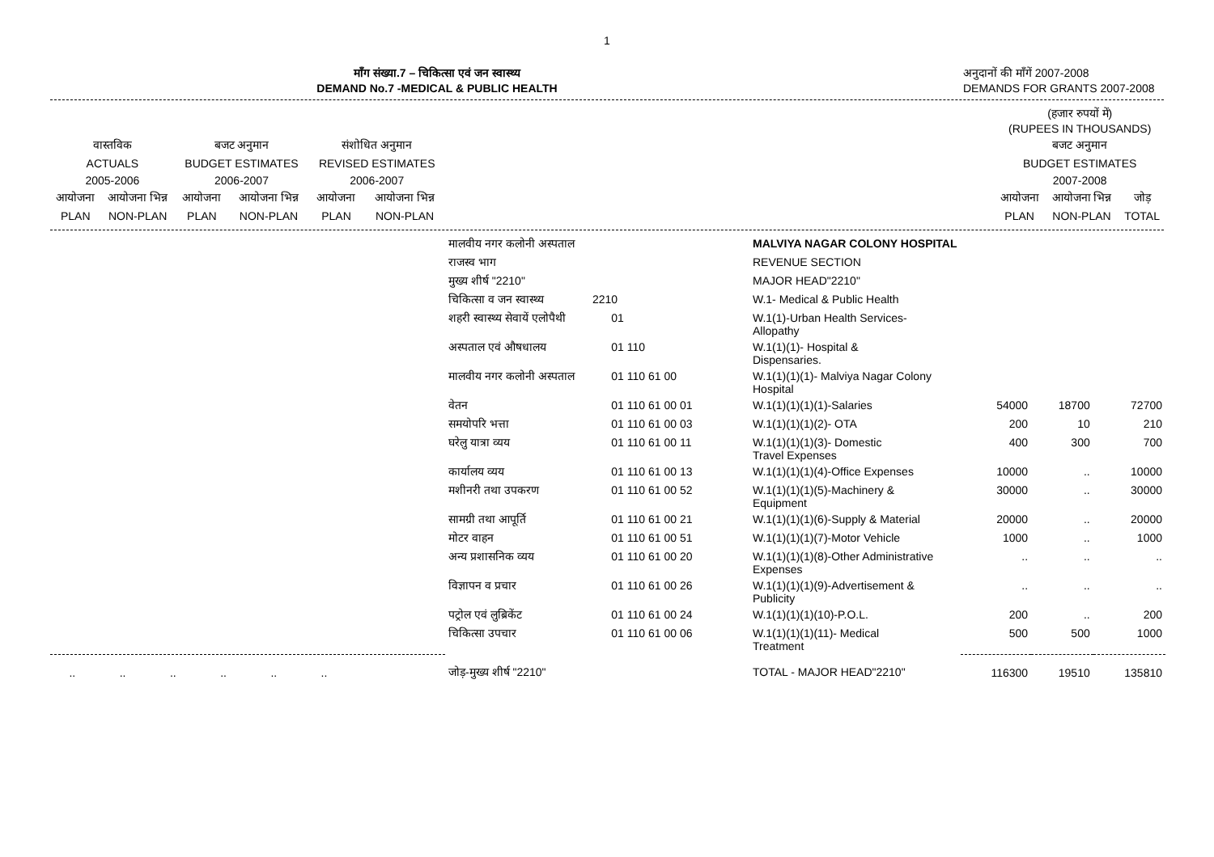1
माँग संख्या.7 – चिकित्सा एवं जन स्वास्थ्य
DEMAND No.7 -MEDICAL & PUBLIC HEALTH
अनुदानों की माँगें 2007-2008
DEMANDS FOR GRANTS 2007-2008
| | | | | | | | (हजार रुपयों में) (RUPEES IN THOUSANDS) | | |
| वास्तविक | | बजट अनुमान | | संशोधित अनुमान | | | बजट अनुमान | | |
| ACTUALS | | BUDGET ESTIMATES | | REVISED ESTIMATES | | | BUDGET ESTIMATES | | |
| 2005-2006 | | 2006-2007 | | 2006-2007 | | | 2007-2008 | | |
| आयोजना | आयोजना भिन्न | आयोजना | आयोजना भिन्न | आयोजना | आयोजना भिन्न | | आयोजना | आयोजना भिन्न | जोड़ |
| PLAN | NON-PLAN | PLAN | NON-PLAN | PLAN | NON-PLAN | | PLAN | NON-PLAN | TOTAL |
| | मालवीय नगर कलोनी अस्पताल | | MALVIYA NAGAR COLONY HOSPITAL | | | |
| | राजस्व भाग | | REVENUE SECTION | | | |
| | मुख्य शीर्ष "2210" | | MAJOR HEAD"2210" | | | |
| | चिकित्सा व जन स्वास्थ्य | 2210 | W.1- Medical & Public Health | | | |
| | शहरी स्वास्थ्य सेवायें एलोपैथी | 01 | W.1(1)-Urban Health Services- Allopathy | | | |
| | अस्पताल एवं औषधालय | 01 110 | W.1(1)(1)- Hospital & Dispensaries. | | | |
| | मालवीय नगर कलोनी अस्पताल | 01 110 61 00 | W.1(1)(1)(1)- Malviya Nagar Colony Hospital | | | |
| | वेतन | 01 110 61 00 01 | W.1(1)(1)(1)(1)-Salaries | 54000 | 18700 | 72700 |
| | समयोपरि भत्ता | 01 110 61 00 03 | W.1(1)(1)(1)(2)- OTA | 200 | 10 | 210 |
| | घरेलु यात्रा व्यय | 01 110 61 00 11 | W.1(1)(1)(1)(3)- Domestic Travel Expenses | 400 | 300 | 700 |
| | कार्यालय व्यय | 01 110 61 00 13 | W.1(1)(1)(1)(4)-Office Expenses | 10000 | .. | 10000 |
| | मशीनरी तथा उपकरण | 01 110 61 00 52 | W.1(1)(1)(1)(5)-Machinery & Equipment | 30000 | .. | 30000 |
| | सामग्री तथा आपूर्ति | 01 110 61 00 21 | W.1(1)(1)(1)(6)-Supply & Material | 20000 | .. | 20000 |
| | मोटर वाहन | 01 110 61 00 51 | W.1(1)(1)(1)(7)-Motor Vehicle | 1000 | .. | 1000 |
| | अन्य प्रशासनिक व्यय | 01 110 61 00 20 | W.1(1)(1)(1)(8)-Other Administrative Expenses | .. | .. | .. |
| | विज्ञापन व प्रचार | 01 110 61 00 26 | W.1(1)(1)(1)(9)-Advertisement & Publicity | .. | .. | .. |
| | पट्रोल एवं लुब्रिकेंट | 01 110 61 00 24 | W.1(1)(1)(1)(10)-P.O.L. | 200 | .. | 200 |
| | चिकित्सा उपचार | 01 110 61 00 06 | W.1(1)(1)(1)(11)- Medical Treatment | 500 | 500 | 1000 |
| .. .. .. .. .. .. | जोड़-मुख्य शीर्ष "2210" | | TOTAL - MAJOR HEAD"2210" | 116300 | 19510 | 135810 |